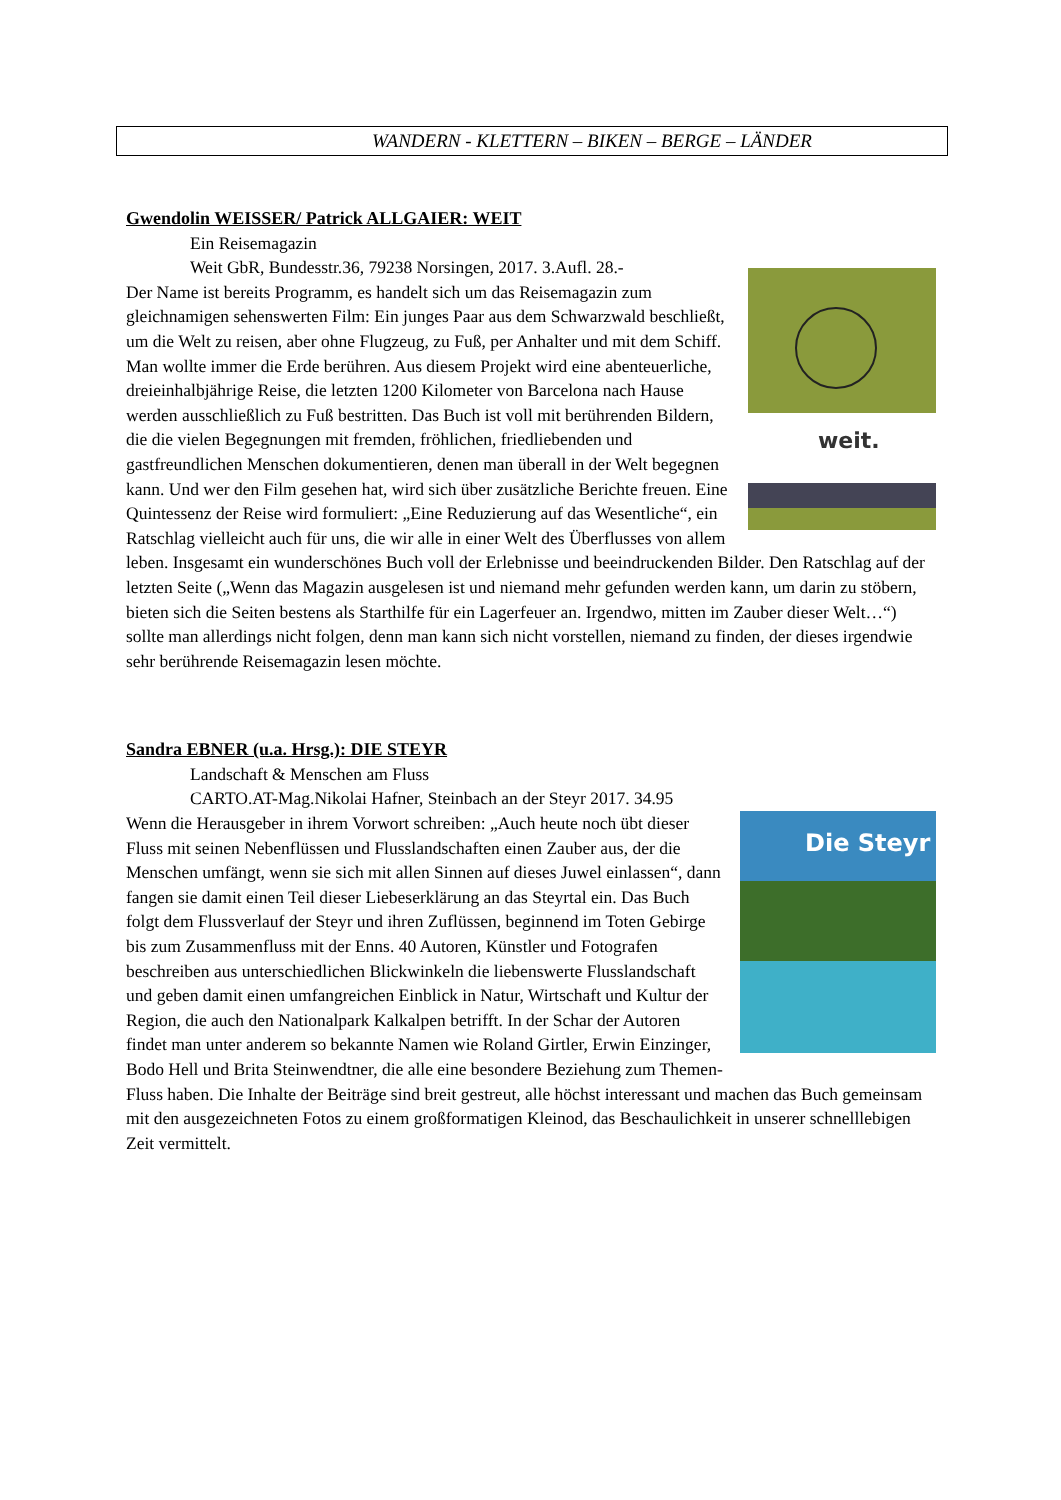WANDERN - KLETTERN – BIKEN – BERGE – LÄNDER
Gwendolin WEISSER/ Patrick ALLGAIER: WEIT
Ein Reisemagazin
Weit GbR, Bundesstr.36, 79238 Norsingen, 2017. 3.Aufl. 28.-
weit.
Der Name ist bereits Programm, es handelt sich um das Reisemagazin zum gleichnamigen sehenswerten Film: Ein junges Paar aus dem Schwarzwald beschließt, um die Welt zu reisen, aber ohne Flugzeug, zu Fuß, per Anhalter und mit dem Schiff. Man wollte immer die Erde berühren. Aus diesem Projekt wird eine abenteuerliche, dreieinhalbjährige Reise, die letzten 1200 Kilometer von Barcelona nach Hause werden ausschließlich zu Fuß bestritten. Das Buch ist voll mit berührenden Bildern, die die vielen Begegnungen mit fremden, fröhlichen, friedliebenden und gastfreundlichen Menschen dokumentieren, denen man überall in der Welt begegnen kann. Und wer den Film gesehen hat, wird sich über zusätzliche Berichte freuen. Eine Quintessenz der Reise wird formuliert: „Eine Reduzierung auf das Wesentliche“, ein Ratschlag vielleicht auch für uns, die wir alle in einer Welt des Überflusses von allem leben. Insgesamt ein wunderschönes Buch voll der Erlebnisse und beeindruckenden Bilder. Den Ratschlag auf der letzten Seite („Wenn das Magazin ausgelesen ist und niemand mehr gefunden werden kann, um darin zu stöbern, bieten sich die Seiten bestens als Starthilfe für ein Lagerfeuer an. Irgendwo, mitten im Zauber dieser Welt…“) sollte man allerdings nicht folgen, denn man kann sich nicht vorstellen, niemand zu finden, der dieses irgendwie sehr berührende Reisemagazin lesen möchte.
Sandra EBNER (u.a. Hrsg.): DIE STEYR
Landschaft & Menschen am Fluss
CARTO.AT-Mag.Nikolai Hafner, Steinbach an der Steyr 2017. 34.95
Die Steyr
Wenn die Herausgeber in ihrem Vorwort schreiben: „Auch heute noch übt dieser Fluss mit seinen Nebenflüssen und Flusslandschaften einen Zauber aus, der die Menschen umfängt, wenn sie sich mit allen Sinnen auf dieses Juwel einlassen“, dann fangen sie damit einen Teil dieser Liebeserklärung an das Steyrtal ein. Das Buch folgt dem Flussverlauf der Steyr und ihren Zuflüssen, beginnend im Toten Gebirge bis zum Zusammenfluss mit der Enns. 40 Autoren, Künstler und Fotografen beschreiben aus unterschiedlichen Blickwinkeln die liebenswerte Flusslandschaft und geben damit einen umfangreichen Einblick in Natur, Wirtschaft und Kultur der Region, die auch den Nationalpark Kalkalpen betrifft. In der Schar der Autoren findet man unter anderem so bekannte Namen wie Roland Girtler, Erwin Einzinger, Bodo Hell und Brita Steinwendtner, die alle eine besondere Beziehung zum Themen-Fluss haben. Die Inhalte der Beiträge sind breit gestreut, alle höchst interessant und machen das Buch gemeinsam mit den ausgezeichneten Fotos zu einem großformatigen Kleinod, das Beschaulichkeit in unserer schnelllebigen Zeit vermittelt.